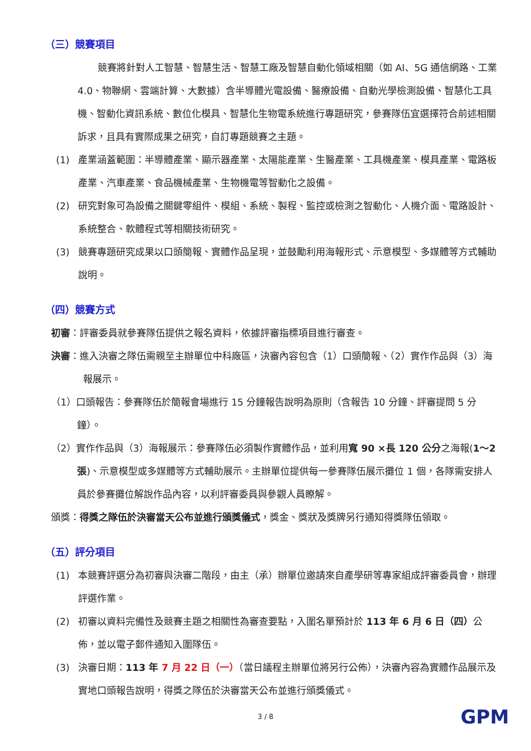（三）競賽項目
競賽將針對人工智慧、智慧生活、智慧工廠及智慧自動化領域相關（如 AI、5G 通信網路、工業 4.0、物聯網、雲端計算、大數據）含半導體光電設備、醫療設備、自動光學檢測設備、智慧化工具機、智動化資訊系統、數位化模具、智慧化生物電系統進行專題研究，參賽隊伍宜選擇符合前述相關訴求，且具有實際成果之研究，自訂專題競賽之主題。
(1) 產業涵蓋範圍：半導體產業、顯示器產業、太陽能產業、生醫產業、工具機產業、模具產業、電路板產業、汽車產業、食品機械產業、生物機電等智動化之設備。
(2) 研究對象可為設備之關鍵零組件、模組、系統、製程、監控或檢測之智動化、人機介面、電路設計、系統整合、軟體程式等相關技術研究。
(3) 競賽專題研究成果以口頭簡報、實體作品呈現，並鼓勵利用海報形式、示意模型、多媒體等方式輔助說明。
（四）競賽方式
初審：評審委員就參賽隊伍提供之報名資料，依據評審指標項目進行審查。
決審：進入決審之隊伍需親至主辦單位中科廠區，決審內容包含（1）口頭簡報、（2）實作作品與（3）海報展示。
（1）口頭報告：參賽隊伍於簡報會場進行 15 分鐘報告說明為原則（含報告 10 分鐘、評審提問 5 分鐘）。
（2）實作作品與（3）海報展示：參賽隊伍必須製作實體作品，並利用寬 90 ×長 120 公分之海報(1～2張)、示意模型或多媒體等方式輔助展示。主辦單位提供每一參賽隊伍展示攤位 1 個，各隊需安排人員於參賽攤位解說作品內容，以利評審委員與參觀人員瞭解。
頒獎：得獎之隊伍於決審當天公布並進行頒獎儀式，獎金、獎狀及獎牌另行通知得獎隊伍領取。
（五）評分項目
(1) 本競賽評選分為初審與決審二階段，由主（承）辦單位邀請來自產學研等專家組成評審委員會，辦理評選作業。
(2) 初審以資料完備性及競賽主題之相關性為審查要點，入圍名單預計於 113 年 6 月 6 日（四）公佈，並以電子郵件通知入圍隊伍。
(3) 決審日期：113 年 7 月 22 日（一）（當日議程主辦單位將另行公佈），決審內容為實體作品展示及實地口頭報告說明，得獎之隊伍於決審當天公布並進行頒獎儀式。
3 / 8 GPM